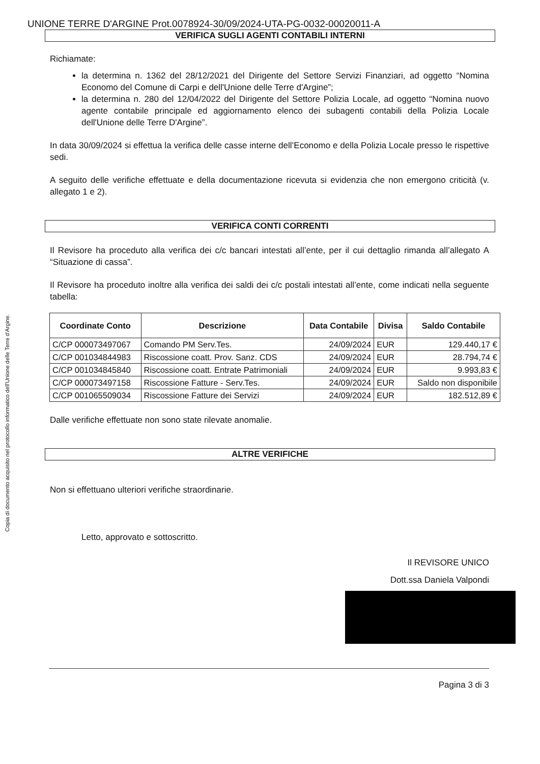Copia di documento acquisito nel protocollo informatico dell'Unione delle Terre d'Argine.
UNIONE TERRE D'ARGINE Prot.0078924-30/09/2024-UTA-PG-0032-00020011-A
VERIFICA SUGLI AGENTI CONTABILI INTERNI
Richiamate:
la determina n. 1362 del 28/12/2021 del Dirigente del Settore Servizi Finanziari, ad oggetto “Nomina Economo del Comune di Carpi e dell'Unione delle Terre d'Argine”;
la determina n. 280 del 12/04/2022 del Dirigente del Settore Polizia Locale, ad oggetto “Nomina nuovo agente contabile principale ed aggiornamento elenco dei subagenti contabili della Polizia Locale dell'Unione delle Terre D'Argine”.
In data 30/09/2024 si effettua la verifica delle casse interne dell’Economo e della Polizia Locale presso le rispettive sedi.
A seguito delle verifiche effettuate e della documentazione ricevuta si evidenzia che non emergono criticità (v. allegato 1 e 2).
VERIFICA CONTI CORRENTI
Il Revisore ha proceduto alla verifica dei c/c bancari intestati all’ente, per il cui dettaglio rimanda all’allegato A “Situazione di cassa”.
Il Revisore ha proceduto inoltre alla verifica dei saldi dei c/c postali intestati all’ente, come indicati nella seguente tabella:
| Coordinate Conto | Descrizione | Data Contabile | Divisa | Saldo Contabile |
| --- | --- | --- | --- | --- |
| C/CP 000073497067 | Comando PM Serv.Tes. | 24/09/2024 | EUR | 129.440,17 € |
| C/CP 001034844983 | Riscossione coatt. Prov. Sanz. CDS | 24/09/2024 | EUR | 28.794,74 € |
| C/CP 001034845840 | Riscossione coatt. Entrate Patrimoniali | 24/09/2024 | EUR | 9.993,83 € |
| C/CP 000073497158 | Riscossione Fatture - Serv.Tes. | 24/09/2024 | EUR | Saldo non disponibile |
| C/CP 001065509034 | Riscossione Fatture dei Servizi | 24/09/2024 | EUR | 182.512,89 € |
Dalle verifiche effettuate non sono state rilevate anomalie.
ALTRE VERIFICHE
Non si effettuano ulteriori verifiche straordinarie.
Letto, approvato e sottoscritto.
Il REVISORE UNICO
Dott.ssa Daniela Valpondi
Pagina 3 di 3